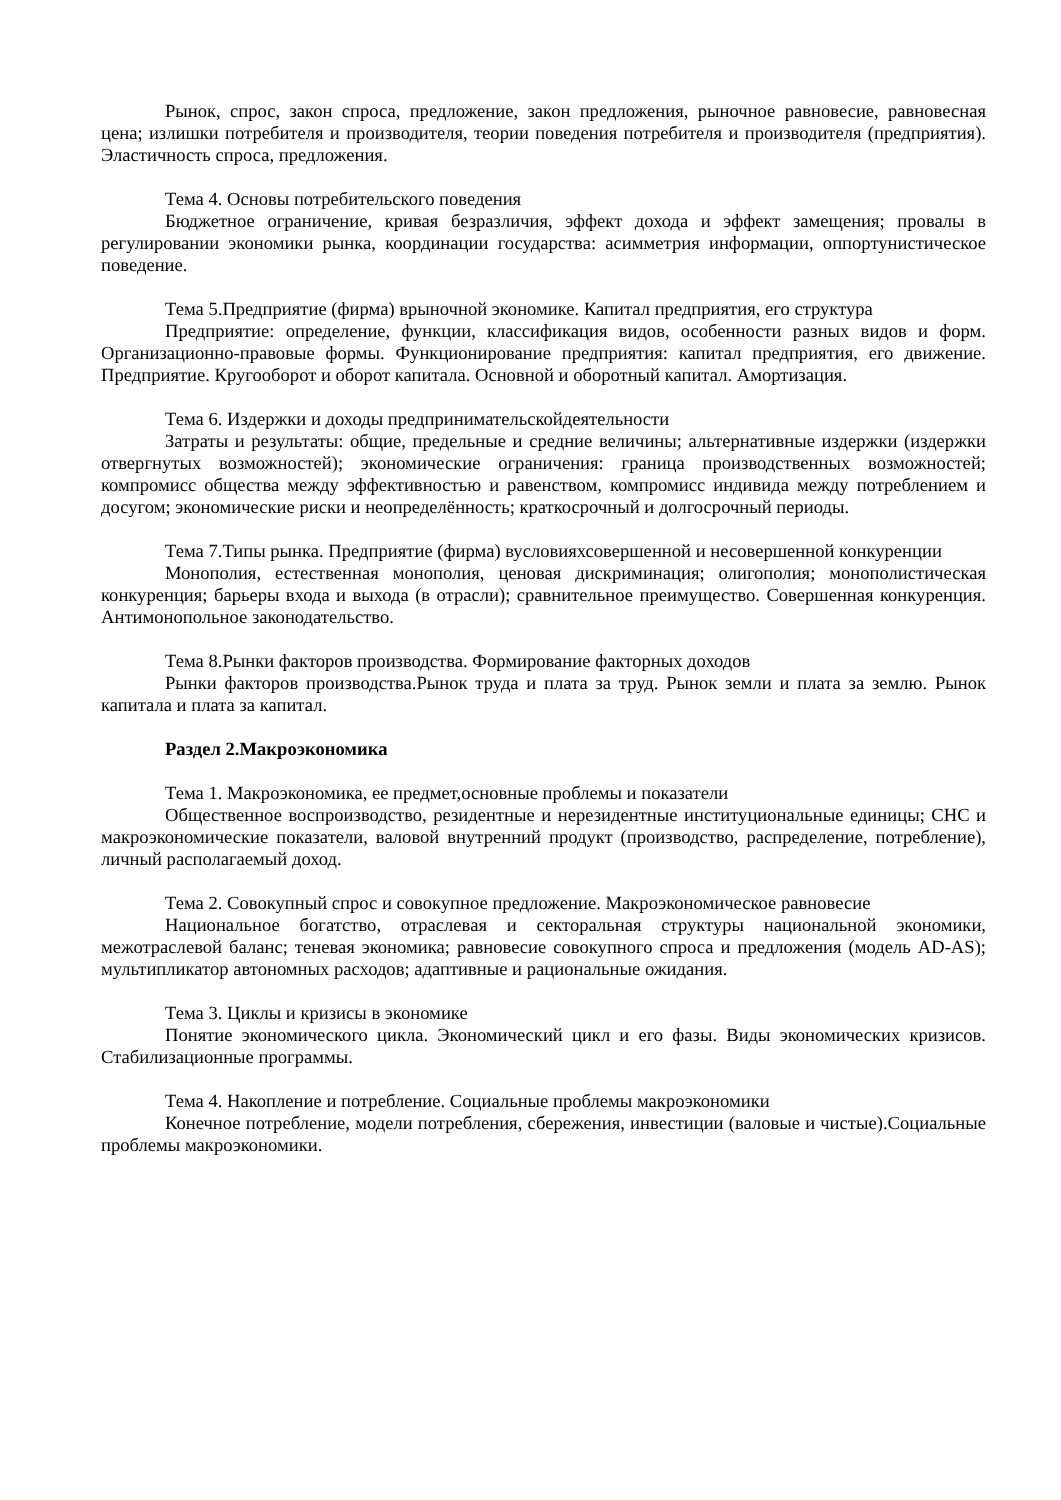Рынок, спрос, закон спроса, предложение, закон предложения, рыночное равновесие, равновесная цена; излишки потребителя и производителя, теории поведения потребителя и производителя (предприятия). Эластичность спроса, предложения.
Тема 4. Основы потребительского поведения
Бюджетное ограничение, кривая безразличия, эффект дохода и эффект замещения; провалы в регулировании экономики рынка, координации государства: асимметрия информации, оппортунистическое поведение.
Тема 5.Предприятие (фирма) врыночной экономике. Капитал предприятия, его структура
Предприятие: определение, функции, классификация видов, особенности разных видов и форм. Организационно-правовые формы. Функционирование предприятия: капитал предприятия, его движение. Предприятие. Кругооборот и оборот капитала. Основной и оборотный капитал. Амортизация.
Тема 6. Издержки и доходы предпринимательскойдеятельности
Затраты и результаты: общие, предельные и средние величины; альтернативные издержки (издержки отвергнутых возможностей); экономические ограничения: граница производственных возможностей; компромисс общества между эффективностью и равенством, компромисс индивида между потреблением и досугом; экономические риски и неопределённость; краткосрочный и долгосрочный периоды.
Тема 7.Типы рынка. Предприятие (фирма) вусловияхсовершенной и несовершенной конкуренции
Монополия, естественная монополия, ценовая дискриминация; олигополия; монополистическая конкуренция; барьеры входа и выхода (в отрасли); сравнительное преимущество. Совершенная конкуренция. Антимонопольное законодательство.
Тема 8.Рынки факторов производства. Формирование факторных доходов
Рынки факторов производства.Рынок труда и плата за труд. Рынок земли и плата за землю. Рынок капитала и плата за капитал.
Раздел 2.Макроэкономика
Тема 1. Макроэкономика, ее предмет,основные проблемы и показатели
Общественное воспроизводство, резидентные и нерезидентные институциональные единицы; СНС и макроэкономические показатели, валовой внутренний продукт (производство, распределение, потребление), личный располагаемый доход.
Тема 2. Совокупный спрос и совокупное предложение. Макроэкономическое равновесие
Национальное богатство, отраслевая и секторальная структуры национальной экономики, межотраслевой баланс; теневая экономика; равновесие совокупного спроса и предложения (модель AD-AS); мультипликатор автономных расходов; адаптивные и рациональные ожидания.
Тема 3. Циклы и кризисы в экономике
Понятие экономического цикла. Экономический цикл и его фазы. Виды экономических кризисов. Стабилизационные программы.
Тема 4. Накопление и потребление. Социальные проблемы макроэкономики
Конечное потребление, модели потребления, сбережения, инвестиции (валовые и чистые).Социальные проблемы макроэкономики.